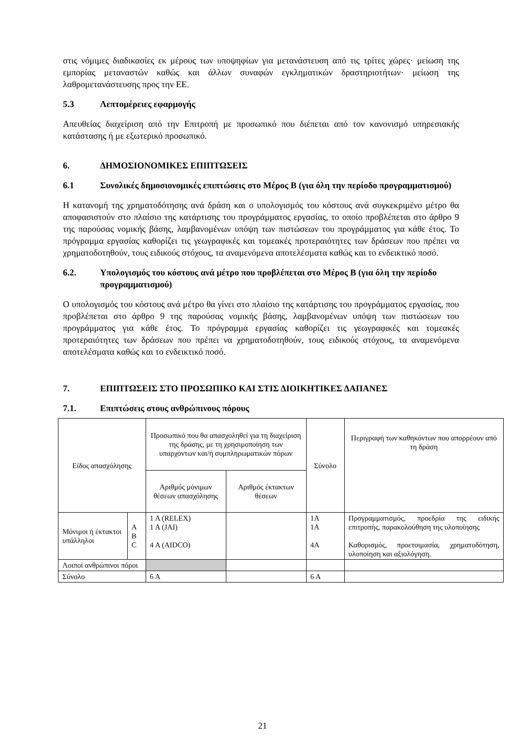στις νόμιμες διαδικασίες εκ μέρους των υποψηφίων για μετανάστευση από τις τρίτες χώρες· μείωση της εμπορίας μεταναστών καθώς και άλλων συναφών εγκληματικών δραστηριοτήτων· μείωση της λαθρομετανάστευσης προς την ΕΕ.
5.3 Λεπτομέρειες εφαρμογής
Απευθείας διαχείριση από την Επιτροπή με προσωπικό που διέπεται από τον κανονισμό υπηρεσιακής κατάστασης ή με εξωτερικό προσωπικό.
6. ΔΗΜΟΣΙΟΝΟΜΙΚΕΣ ΕΠΙΠΤΩΣΕΙΣ
6.1 Συνολικές δημοσιονομικές επιπτώσεις στο Μέρος Β (για όλη την περίοδο προγραμματισμού)
Η κατανομή της χρηματοδότησης ανά δράση και ο υπολογισμός του κόστους ανά συγκεκριμένο μέτρο θα αποφασιστούν στο πλαίσιο της κατάρτισης του προγράμματος εργασίας, το οποίο προβλέπεται στο άρθρο 9 της παρούσας νομικής βάσης, λαμβανομένων υπόψη των πιστώσεων του προγράμματος για κάθε έτος. Το πρόγραμμα εργασίας καθορίζει τις γεωγραφικές και τομεακές προτεραιότητες των δράσεων που πρέπει να χρηματοδοτηθούν, τους ειδικούς στόχους, τα αναμενόμενα αποτελέσματα καθώς και το ενδεικτικό ποσό.
6.2. Υπολογισμός του κόστους ανά μέτρο που προβλέπεται στο Μέρος Β (για όλη την περίοδο προγραμματισμού)
Ο υπολογισμός του κόστους ανά μέτρο θα γίνει στο πλαίσιο της κατάρτισης του προγράμματος εργασίας, που προβλέπεται στο άρθρο 9 της παρούσας νομικής βάσης, λαμβανομένων υπόψη των πιστώσεων του προγράμματος για κάθε έτος. Το πρόγραμμα εργασίας καθορίζει τις γεωγραφικές και τομεακές προτεραιότητες των δράσεων που πρέπει να χρηματοδοτηθούν, τους ειδικούς στόχους, τα αναμενόμενα αποτελέσματα καθώς και το ενδεικτικό ποσό.
7. ΕΠΙΠΤΩΣΕΙΣ ΣΤΟ ΠΡΟΣΩΠΙΚΟ ΚΑΙ ΣΤΙΣ ΔΙΟΙΚΗΤΙΚΕΣ ΔΑΠΑΝΕΣ
7.1. Επιπτώσεις στους ανθρώπινους πόρους
| Είδος απασχόλησης | | Προσωπικό που θα απασχοληθεί για τη διαχείριση της δράσης, με τη χρησιμοποίηση των υπαρχόντων και/ή συμπληρωματικών πόρων | | Σύνολο | Περιγραφή των καθηκόντων που απορρέουν από τη δράση |
| --- | --- | --- | --- | --- | --- |
| | | Αριθμός μόνιμων θέσεων απασχόλησης | Αριθμός έκτακτων θέσεων | | |
| Μόνιμοι ή έκτακτοι υπάλληλοι | A B C | 1 A (RELEX) 1 A (JAI) 4 A (AIDCO) | | 1A 1A 4A | Προγραμματισμός, προεδρία της ειδικής επιτροπής, παρακολούθηση της υλοποίησης Καθορισμός, προετοιμασία, χρηματοδότηση, υλοποίηση και αξιολόγηση. |
| Λοιποί ανθρώπινοι πόροι | | | | | |
| Σύνολο | | 6 A | | 6 A | |
21